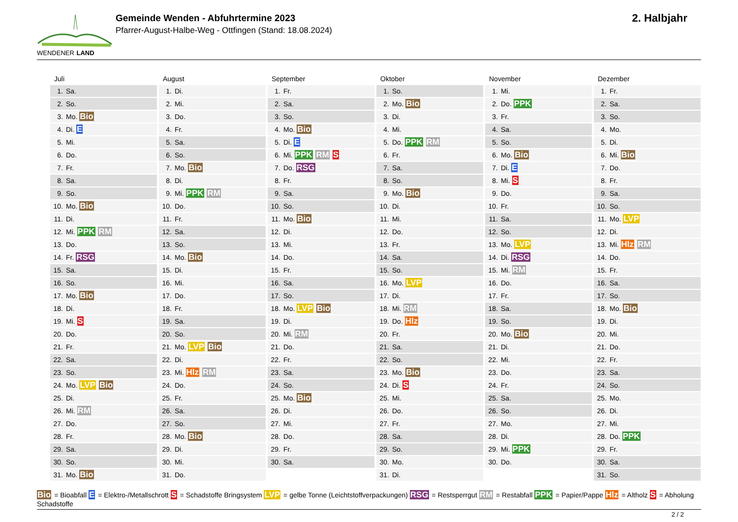WENDENER LAND
Gemeinde Wenden - Abfuhrtermine 2023
Pfarrer-August-Halbe-Weg - Ottfingen (Stand: 18.08.2024)
2. Halbjahr
Juli
| 1. | Sa. |
| 2. | So. |
| 3. | Mo. Bio |
| 4. | Di. E |
| 5. | Mi. |
| 6. | Do. |
| 7. | Fr. |
| 8. | Sa. |
| 9. | So. |
| 10. | Mo. Bio |
| 11. | Di. |
| 12. | Mi. PPK RM |
| 13. | Do. |
| 14. | Fr. RSG |
| 15. | Sa. |
| 16. | So. |
| 17. | Mo. Bio |
| 18. | Di. |
| 19. | Mi. S |
| 20. | Do. |
| 21. | Fr. |
| 22. | Sa. |
| 23. | So. |
| 24. | Mo. LVP Bio |
| 25. | Di. |
| 26. | Mi. RM |
| 27. | Do. |
| 28. | Fr. |
| 29. | Sa. |
| 30. | So. |
| 31. | Mo. Bio |
August
| 1. | Di. |
| 2. | Mi. |
| 3. | Do. |
| 4. | Fr. |
| 5. | Sa. |
| 6. | So. |
| 7. | Mo. Bio |
| 8. | Di. |
| 9. | Mi. PPK RM |
| 10. | Do. |
| 11. | Fr. |
| 12. | Sa. |
| 13. | So. |
| 14. | Mo. Bio |
| 15. | Di. |
| 16. | Mi. |
| 17. | Do. |
| 18. | Fr. |
| 19. | Sa. |
| 20. | So. |
| 21. | Mo. LVP Bio |
| 22. | Di. |
| 23. | Mi. Hlz RM |
| 24. | Do. |
| 25. | Fr. |
| 26. | Sa. |
| 27. | So. |
| 28. | Mo. Bio |
| 29. | Di. |
| 30. | Mi. |
| 31. | Do. |
September
| 1. | Fr. |
| 2. | Sa. |
| 3. | So. |
| 4. | Mo. Bio |
| 5. | Di. E |
| 6. | Mi. PPK RM S |
| 7. | Do. RSG |
| 8. | Fr. |
| 9. | Sa. |
| 10. | So. |
| 11. | Mo. Bio |
| 12. | Di. |
| 13. | Mi. |
| 14. | Do. |
| 15. | Fr. |
| 16. | Sa. |
| 17. | So. |
| 18. | Mo. LVP Bio |
| 19. | Di. |
| 20. | Mi. RM |
| 21. | Do. |
| 22. | Fr. |
| 23. | Sa. |
| 24. | So. |
| 25. | Mo. Bio |
| 26. | Di. |
| 27. | Mi. |
| 28. | Do. |
| 29. | Fr. |
| 30. | Sa. |
Oktober
| 1. | So. |
| 2. | Mo. Bio |
| 3. | Di. |
| 4. | Mi. |
| 5. | Do. PPK RM |
| 6. | Fr. |
| 7. | Sa. |
| 8. | So. |
| 9. | Mo. Bio |
| 10. | Di. |
| 11. | Mi. |
| 12. | Do. |
| 13. | Fr. |
| 14. | Sa. |
| 15. | So. |
| 16. | Mo. LVP |
| 17. | Di. |
| 18. | Mi. RM |
| 19. | Do. Hlz |
| 20. | Fr. |
| 21. | Sa. |
| 22. | So. |
| 23. | Mo. Bio |
| 24. | Di. S |
| 25. | Mi. |
| 26. | Do. |
| 27. | Fr. |
| 28. | Sa. |
| 29. | So. |
| 30. | Mo. |
| 31. | Di. |
November
| 1. | Mi. |
| 2. | Do. PPK |
| 3. | Fr. |
| 4. | Sa. |
| 5. | So. |
| 6. | Mo. Bio |
| 7. | Di. E |
| 8. | Mi. S |
| 9. | Do. |
| 10. | Fr. |
| 11. | Sa. |
| 12. | So. |
| 13. | Mo. LVP |
| 14. | Di. RSG |
| 15. | Mi. RM |
| 16. | Do. |
| 17. | Fr. |
| 18. | Sa. |
| 19. | So. |
| 20. | Mo. Bio |
| 21. | Di. |
| 22. | Mi. |
| 23. | Do. |
| 24. | Fr. |
| 25. | Sa. |
| 26. | So. |
| 27. | Mo. |
| 28. | Di. |
| 29. | Mi. PPK |
| 30. | Do. |
Dezember
| 1. | Fr. |
| 2. | Sa. |
| 3. | So. |
| 4. | Mo. |
| 5. | Di. |
| 6. | Mi. Bio |
| 7. | Do. |
| 8. | Fr. |
| 9. | Sa. |
| 10. | So. |
| 11. | Mo. LVP |
| 12. | Di. |
| 13. | Mi. Hlz RM |
| 14. | Do. |
| 15. | Fr. |
| 16. | Sa. |
| 17. | So. |
| 18. | Mo. Bio |
| 19. | Di. |
| 20. | Mi. |
| 21. | Do. |
| 22. | Fr. |
| 23. | Sa. |
| 24. | So. |
| 25. | Mo. |
| 26. | Di. |
| 27. | Mi. |
| 28. | Do. PPK |
| 29. | Fr. |
| 30. | Sa. |
| 31. | So. |
Bio = Bioabfall E = Elektro-/Metallschrott S = Schadstoffe Bringsystem LVP = gelbe Tonne (Leichtstoffverpackungen) RSG = Restsperrgut RM = Restabfall PPK = Papier/Pappe Hlz = Altholz S = Abholung Schadstoffe
2 / 2